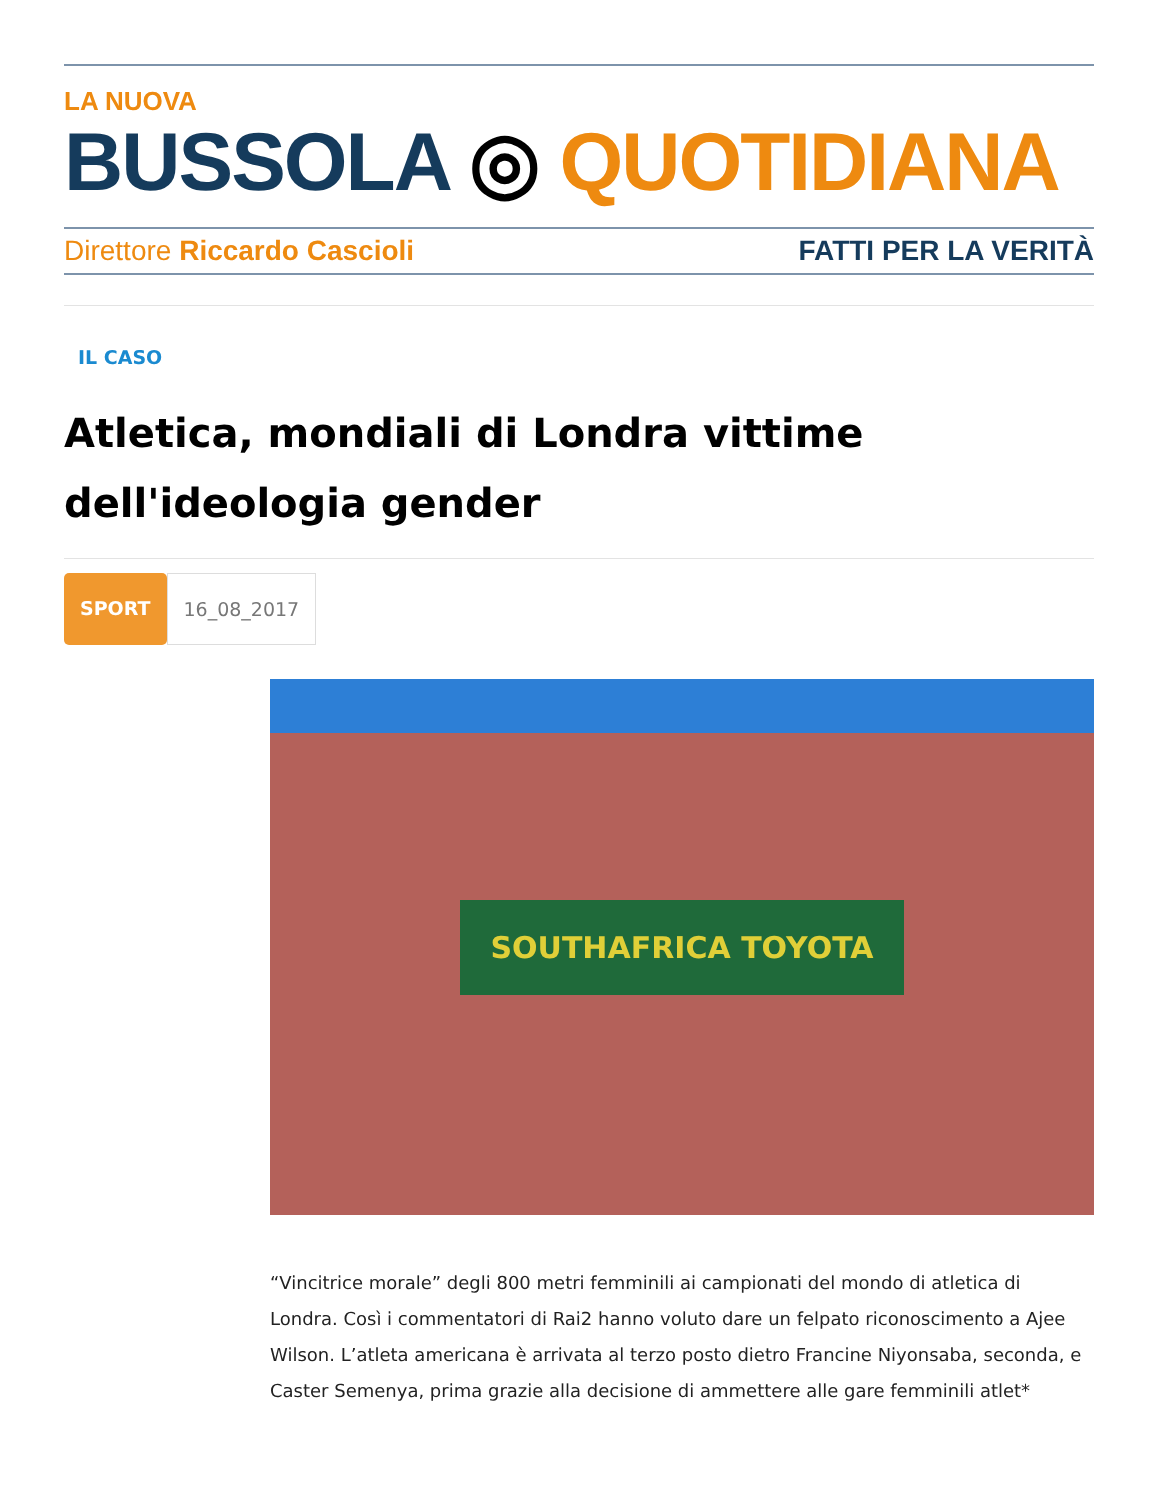LA NUOVA
BUSSOLA ◎ QUOTIDIANA
Direttore Riccardo Cascioli FATTI PER LA VERITÀ
IL CASO
Atletica, mondiali di Londra vittime dell'ideologia gender
SPORT 16_08_2017
SOUTHAFRICA TOYOTA
“Vincitrice morale” degli 800 metri femminili ai campionati del mondo di atletica di Londra. Così i commentatori di Rai2 hanno voluto dare un felpato riconoscimento a Ajee Wilson. L’atleta americana è arrivata al terzo posto dietro Francine Niyonsaba, seconda, e Caster Semenya, prima grazie alla decisione di ammettere alle gare femminili atlet*